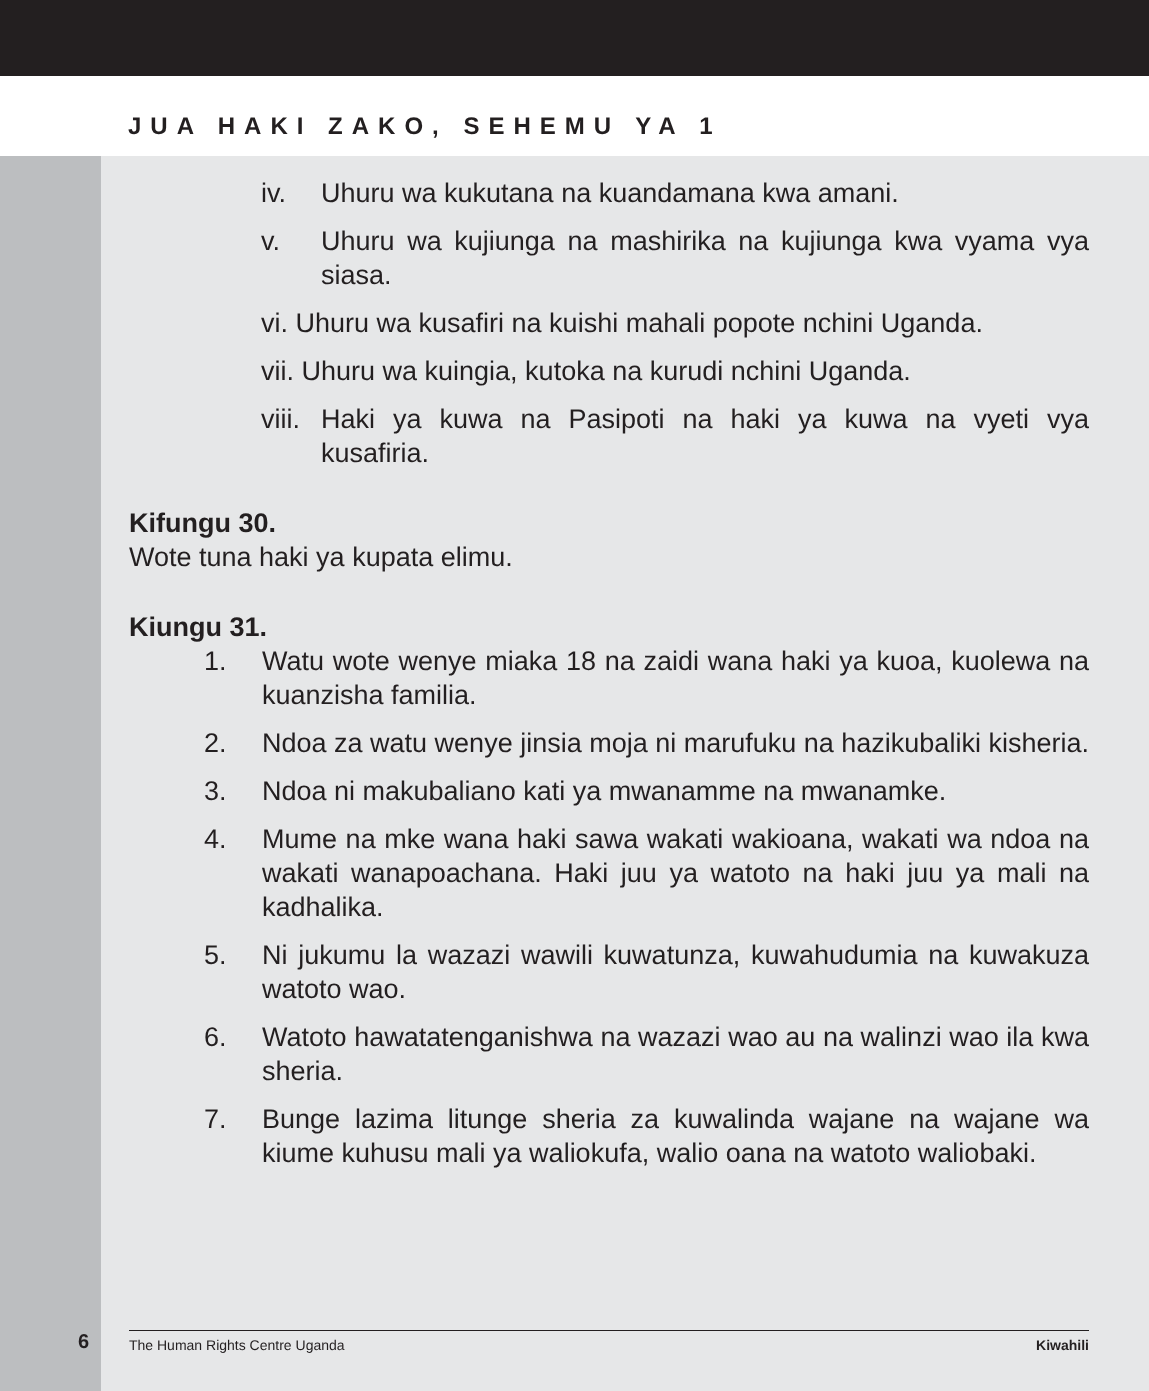JUA HAKI ZAKO, SEHEMU YA 1
iv. Uhuru wa kukutana na kuandamana kwa amani.
v. Uhuru wa kujiunga na mashirika na kujiunga kwa vyama vya siasa.
vi. Uhuru wa kusafiri na kuishi mahali popote nchini Uganda.
vii. Uhuru wa kuingia, kutoka na kurudi nchini Uganda.
viii. Haki ya kuwa na Pasipoti na haki ya kuwa na vyeti vya kusafiria.
Kifungu 30.
Wote tuna haki ya kupata elimu.
Kiungu 31.
1. Watu wote wenye miaka 18 na zaidi wana haki ya kuoa, kuolewa na kuanzisha familia.
2. Ndoa za watu wenye jinsia moja ni marufuku na hazikubaliki kisheria.
3. Ndoa ni makubaliano kati ya mwanamme na mwanamke.
4. Mume na mke wana haki sawa wakati wakioana, wakati wa ndoa na wakati wanapoachana. Haki juu ya watoto na haki juu ya mali na kadhalika.
5. Ni jukumu la wazazi wawili kuwatunza, kuwahudumia na kuwakuza watoto wao.
6. Watoto hawatatenganishwa na wazazi wao au na walinzi wao ila kwa sheria.
7. Bunge lazima litunge sheria za kuwalinda wajane na wajane wa kiume kuhusu mali ya waliokufa, walio oana na watoto waliobaki.
6
The Human Rights Centre Uganda Kiwahili